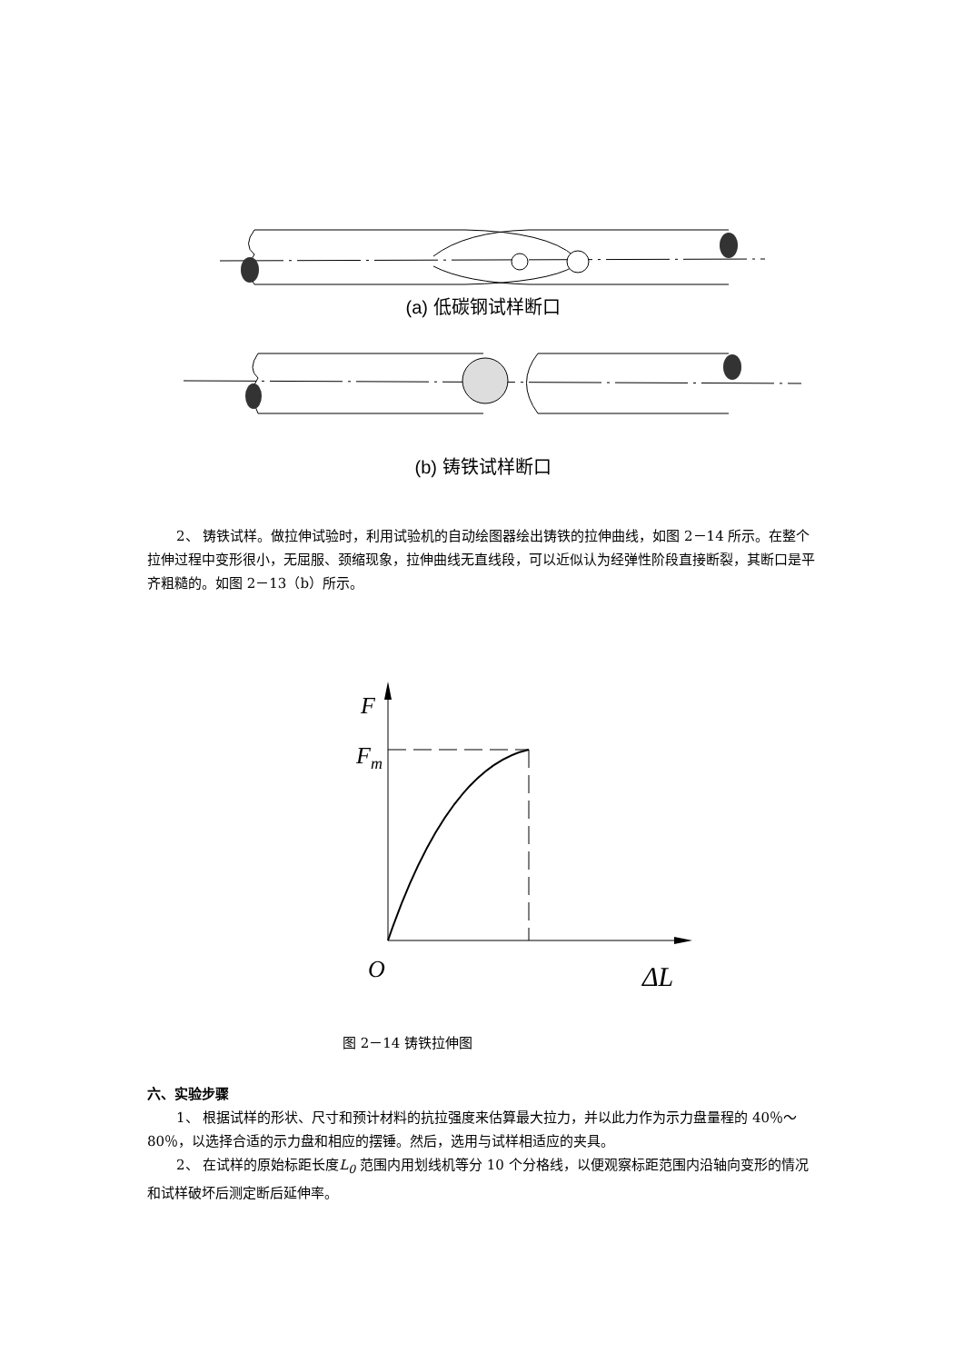(a) 低碳钢试样断口
(b) 铸铁试样断口
2、 铸铁试样。做拉伸试验时，利用试验机的自动绘图器绘出铸铁的拉伸曲线，如图 2－14 所示。在整个拉伸过程中变形很小，无屈服、颈缩现象，拉伸曲线无直线段，可以近似认为经弹性阶段直接断裂，其断口是平齐粗糙的。如图 2－13（b）所示。
F
Fm
O
ΔL
图 2－14 铸铁拉伸图
六、实验步骤
1、 根据试样的形状、尺寸和预计材料的抗拉强度来估算最大拉力，并以此力作为示力盘量程的 40％～80％，以选择合适的示力盘和相应的摆锤。然后，选用与试样相适应的夹具。
2、 在试样的原始标距长度L<sub>0</sub> 范围内用划线机等分 10 个分格线，以便观察标距范围内沿轴向变形的情况和试样破坏后测定断后延伸率。